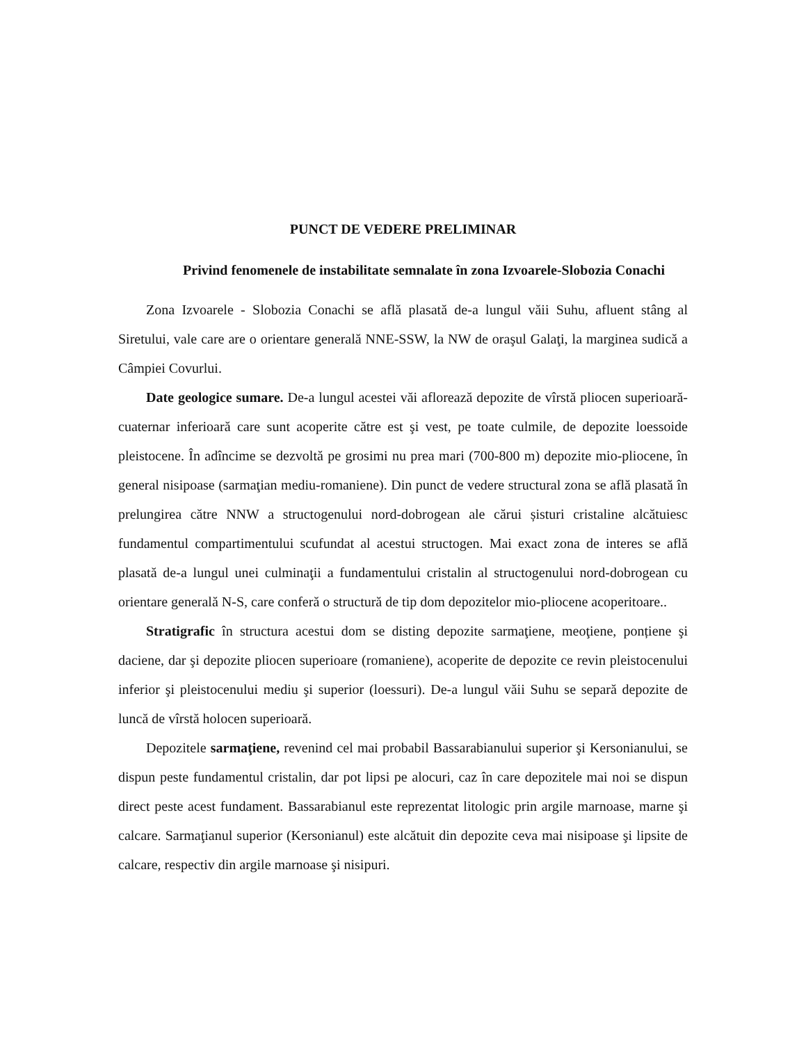PUNCT DE VEDERE PRELIMINAR
Privind fenomenele de instabilitate semnalate în zona Izvoarele-Slobozia Conachi
Zona Izvoarele - Slobozia Conachi se află plasată de-a lungul văii Suhu, afluent stâng al Siretului, vale care are o orientare generală NNE-SSW, la NW de oraşul Galaţi, la marginea sudică a Câmpiei Covurlui.
Date geologice sumare. De-a lungul acestei văi aflorează depozite de vîrstă pliocen superioară-cuaternar inferioară care sunt acoperite către est şi vest, pe toate culmile, de depozite loessoide pleistocene. În adîncime se dezvoltă pe grosimi nu prea mari (700-800 m) depozite mio-pliocene, în general nisipoase (sarmaţian mediu-romaniene). Din punct de vedere structural zona se află plasată în prelungirea către NNW a structogenului nord-dobrogean ale cărui șisturi cristaline alcătuiesc fundamentul compartimentului scufundat al acestui structogen. Mai exact zona de interes se află plasată de-a lungul unei culminaţii a fundamentului cristalin al structogenului nord-dobrogean cu orientare generală N-S, care conferă o structură de tip dom depozitelor mio-pliocene acoperitoare..
Stratigrafic în structura acestui dom se disting depozite sarmaţiene, meoţiene, ponțiene şi daciene, dar şi depozite pliocen superioare (romaniene), acoperite de depozite ce revin pleistocenului inferior şi pleistocenului mediu şi superior (loessuri). De-a lungul văii Suhu se separă depozite de luncă de vîrstă holocen superioară.
Depozitele sarmaţiene, revenind cel mai probabil Bassarabianului superior şi Kersonianului, se dispun peste fundamentul cristalin, dar pot lipsi pe alocuri, caz în care depozitele mai noi se dispun direct peste acest fundament. Bassarabianul este reprezentat litologic prin argile marnoase, marne şi calcare. Sarmaţianul superior (Kersonianul) este alcătuit din depozite ceva mai nisipoase şi lipsite de calcare, respectiv din argile marnoase şi nisipuri.